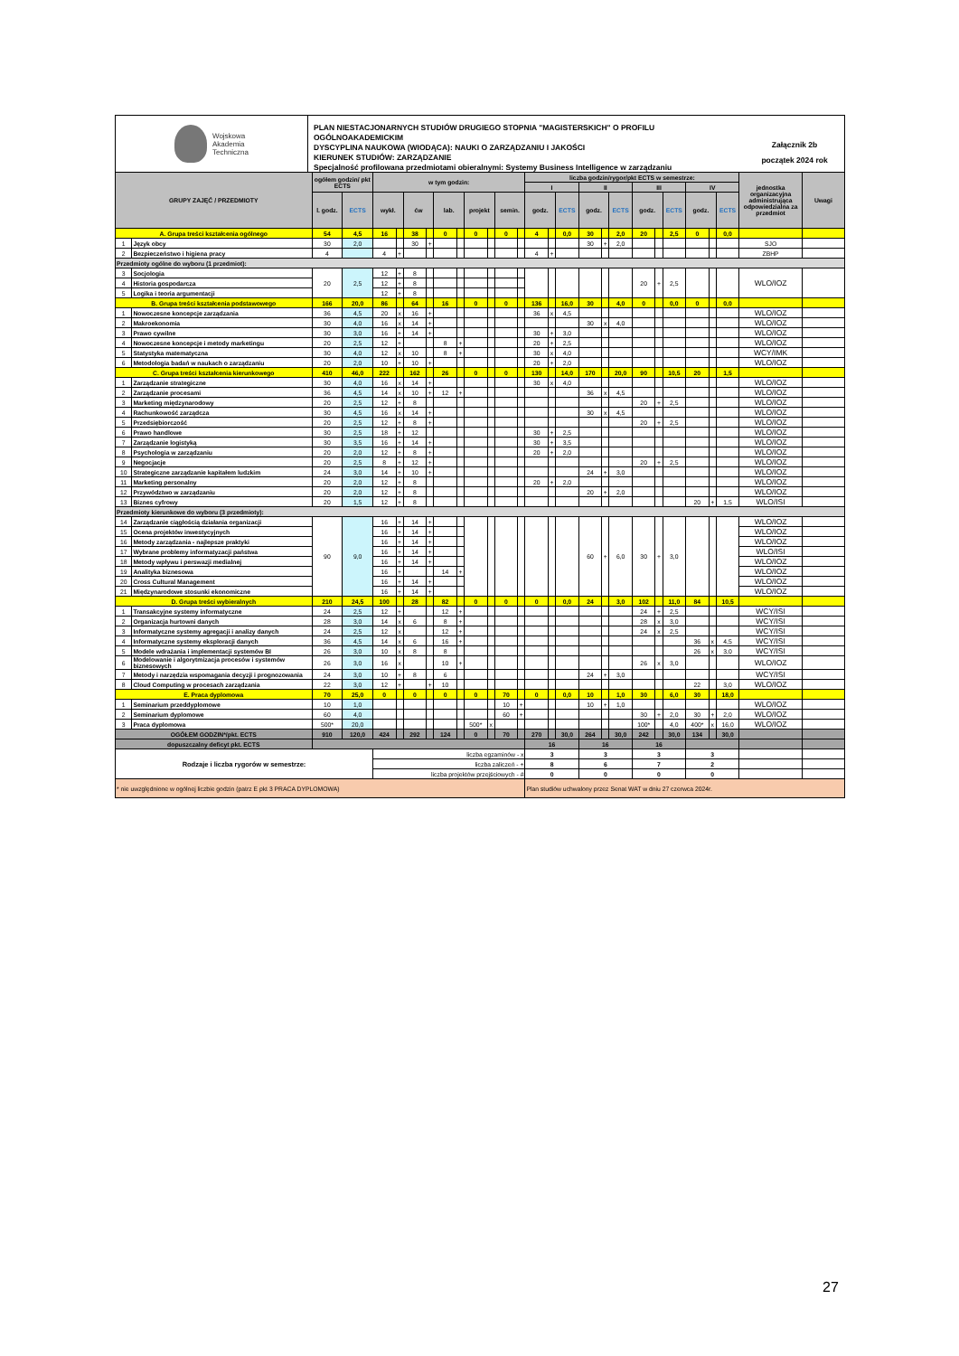Wojskowa
Akademia
Techniczna
PLAN NIESTACJONARNYCH STUDIÓW DRUGIEGO STOPNIA "MAGISTERSKICH" O PROFILU OGÓLNOAKADEMICKIM
DYSCYPLINA NAUKOWA (WIODĄCA): NAUKI O ZARZĄDZANIU I JAKOŚCI
KIERUNEK STUDIÓW: ZARZĄDZANIE
Specjalność profilowana przedmiotami obieralnymi: Systemy Business Intelligence w zarządzaniu
Załącznik 2b
początek 2024 rok
| GRUPY ZAJĘĆ / PRZEDMIOTY | | ogółem godzin/ pkt ECTS | | w tym godzin: | | | | | | | | | | liczba godzin/rygor/pkt ECTS w semestrze: | | | | | | | | | | | | jednostka organizacyjna administrująca odpowiedzialna za przedmiot | Uwagi |
| --- | --- | --- | --- | --- | --- | --- | --- | --- | --- | --- | --- | --- | --- | --- | --- | --- | --- | --- | --- | --- | --- | --- | --- | --- | --- | --- | --- |
| | | | | | | | | | | | | | | I | | | II | | | III | | | IV | | | | |
| | | l. godz. | ECTS | wykł. | | ćw | | lab. | | projekt | | semin. | | godz. | | ECTS | godz. | | ECTS | godz. | | ECTS | godz. | | ECTS | | |
| A. Grupa treści kształcenia ogólnego | | 54 | 4,5 | 16 | | 38 | | 0 | | 0 | | 0 | | 4 | | 0,0 | 30 | | 2,0 | 20 | | 2,5 | 0 | | 0,0 | | |
| 1 | Język obcy | 30 | 2,0 | | | 30 | + | | | | | | | | | | 30 | + | 2,0 | | | | | | | SJO | |
| 2 | Bezpieczeństwo i higiena pracy | 4 | | 4 | + | | | | | | | | | 4 | + | | | | | | | | | | | ZBHP | |
| Przedmioty ogólne do wyboru (1 przedmiot): | | | | | | | | | | | | | | | | | | | | | | | | | | | |
| 3 | Socjologia | 20 | 2,5 | 12 | + | 8 | | | | | | | | | | | | | | 20 | + | 2,5 | | | | WLO/IOZ | |
| 4 | Historia gospodarcza | | | 12 | + | 8 | | | | | | | | | | | | | | | | | | | | | |
| 5 | Logika i teoria argumentacji | | | 12 | + | 8 | | | | | | | | | | | | | | | | | | | | | |
| B. Grupa treści kształcenia podstawowego | | 166 | 20,0 | 86 | | 64 | | 16 | | 0 | | 0 | | 136 | | 16,0 | 30 | | 4,0 | 0 | | 0,0 | 0 | | 0,0 | | |
| 1 | Nowoczesne koncepcje zarządzania | 36 | 4,5 | 20 | x | 16 | + | | | | | | | 36 | x | 4,5 | | | | | | | | | | WLO/IOZ | |
| 2 | Makroekonomia | 30 | 4,0 | 16 | x | 14 | + | | | | | | | | | | 30 | x | 4,0 | | | | | | | WLO/IOZ | |
| 3 | Prawo cywilne | 30 | 3,0 | 16 | + | 14 | + | | | | | | | 30 | + | 3,0 | | | | | | | | | | WLO/IOZ | |
| 4 | Nowoczesne koncepcje i metody marketingu | 20 | 2,5 | 12 | + | | | 8 | + | | | | | 20 | + | 2,5 | | | | | | | | | | WLO/IOZ | |
| 5 | Statystyka matematyczna | 30 | 4,0 | 12 | x | 10 | | 8 | + | | | | | 30 | x | 4,0 | | | | | | | | | | WCY/IMK | |
| 6 | Metodologia badań w naukach o zarządzaniu | 20 | 2,0 | 10 | + | 10 | + | | | | | | | 20 | + | 2,0 | | | | | | | | | | WLO/IOZ | |
| C. Grupa treści kształcenia kierunkowego | | 410 | 46,0 | 222 | | 162 | | 26 | | 0 | | 0 | | 130 | | 14,0 | 170 | | 20,0 | 90 | | 10,5 | 20 | | 1,5 | | |
| 1 | Zarządzanie strategiczne | 30 | 4,0 | 16 | x | 14 | + | | | | | | | 30 | x | 4,0 | | | | | | | | | | WLO/IOZ | |
| 2 | Zarządzanie procesami | 36 | 4,5 | 14 | x | 10 | + | 12 | + | | | | | | | | 36 | x | 4,5 | | | | | | | WLO/IOZ | |
| 3 | Marketing międzynarodowy | 20 | 2,5 | 12 | + | 8 | | | | | | | | | | | | | | 20 | + | 2,5 | | | | WLO/IOZ | |
| 4 | Rachunkowość zarządcza | 30 | 4,5 | 16 | x | 14 | + | | | | | | | | | | 30 | x | 4,5 | | | | | | | WLO/IOZ | |
| 5 | Przedsiębiorczość | 20 | 2,5 | 12 | + | 8 | + | | | | | | | | | | | | | 20 | + | 2,5 | | | | WLO/IOZ | |
| 6 | Prawo handlowe | 30 | 2,5 | 18 | + | 12 | | | | | | | | 30 | + | 2,5 | | | | | | | | | | WLO/IOZ | |
| 7 | Zarządzanie logistyką | 30 | 3,5 | 16 | + | 14 | + | | | | | | | 30 | + | 3,5 | | | | | | | | | | WLO/IOZ | |
| 8 | Psychologia w zarządzaniu | 20 | 2,0 | 12 | + | 8 | + | | | | | | | 20 | + | 2,0 | | | | | | | | | | WLO/IOZ | |
| 9 | Negocjacje | 20 | 2,5 | 8 | + | 12 | + | | | | | | | | | | | | | 20 | + | 2,5 | | | | WLO/IOZ | |
| 10 | Strategiczne zarządzanie kapitałem ludzkim | 24 | 3,0 | 14 | + | 10 | + | | | | | | | | | | 24 | + | 3,0 | | | | | | | WLO/IOZ | |
| 11 | Marketing personalny | 20 | 2,0 | 12 | + | 8 | | | | | | | | 20 | + | 2,0 | | | | | | | | | | WLO/IOZ | |
| 12 | Przywództwo w zarządzaniu | 20 | 2,0 | 12 | + | 8 | | | | | | | | | | | 20 | + | 2,0 | | | | | | | WLO/IOZ | |
| 13 | Biznes cyfrowy | 20 | 1,5 | 12 | + | 8 | | | | | | | | | | | | | | | | | 20 | + | 1,5 | WLO/ISI | |
| Przedmioty kierunkowe do wyboru (3 przedmioty): | | | | | | | | | | | | | | | | | | | | | | | | | | | |
| 14 | Zarządzanie ciągłością działania organizacji | 90 | 9,0 | 16 | + | 14 | + | | | | | | | | | | 60 | + | 6,0 | 30 | + | 3,0 | | | | WLO/IOZ | |
| 15 | Ocena projektów inwestycyjnych | | | 16 | + | 14 | + | | | | | | | | | | | | | | | | | | | WLO/IOZ | |
| 16 | Metody zarządzania - najlepsze praktyki | | | 16 | + | 14 | + | | | | | | | | | | | | | | | | | | | WLO/IOZ | |
| 17 | Wybrane problemy informatyzacji państwa | | | 16 | + | 14 | + | | | | | | | | | | | | | | | | | | | WLO/ISI | |
| 18 | Metody wpływu i perswazji medialnej | | | 16 | + | 14 | + | | | | | | | | | | | | | | | | | | | WLO/IOZ | |
| 19 | Analityka biznesowa | | | 16 | + | | | 14 | + | | | | | | | | | | | | | | | | | WLO/IOZ | |
| 20 | Cross Cultural Management | | | 16 | + | 14 | + | | | | | | | | | | | | | | | | | | | WLO/IOZ | |
| 21 | Międzynarodowe stosunki ekonomiczne | | | 16 | + | 14 | + | | | | | | | | | | | | | | | | | | | WLO/IOZ | |
| D. Grupa treści wybieralnych | | 210 | 24,5 | 100 | | 28 | | 82 | | 0 | | 0 | | 0 | | 0,0 | 24 | | 3,0 | 102 | | 11,0 | 84 | | 10,5 | | |
| 1 | Transakcyjne systemy informatyczne | 24 | 2,5 | 12 | + | | | 12 | + | | | | | | | | | | | 24 | + | 2,5 | | | | WCY/ISI | |
| 2 | Organizacja hurtowni danych | 28 | 3,0 | 14 | x | 6 | | 8 | + | | | | | | | | | | | 28 | x | 3,0 | | | | WCY/ISI | |
| 3 | Informatyczne systemy agregacji i analizy danych | 24 | 2,5 | 12 | x | | | 12 | + | | | | | | | | | | | 24 | x | 2,5 | | | | WCY/ISI | |
| 4 | Informatyczne systemy eksploracji danych | 36 | 4,5 | 14 | x | 6 | | 16 | + | | | | | | | | | | | | | | 36 | x | 4,5 | WCY/ISI | |
| 5 | Modele wdrażania i implementacji systemów BI | 26 | 3,0 | 10 | x | 8 | | 8 | | | | | | | | | | | | | | | 26 | x | 3,0 | WCY/ISI | |
| 6 | Modelowanie i algorytmizacja procesów i systemów biznesowych | 26 | 3,0 | 16 | x | | | 10 | + | | | | | | | | | | | 26 | x | 3,0 | | | | WLO/IOZ | |
| 7 | Metody i narzędzia wspomagania decyzji i prognozowania | 24 | 3,0 | 10 | + | 8 | | 6 | | | | | | | | | 24 | + | 3,0 | | | | | | | WCY/ISI | |
| 8 | Cloud Computing w procesach zarządzania | 22 | 3,0 | 12 | + | | + | 10 | | | | | | | | | | | | | | | 22 | | 3,0 | WLO/IOZ | |
| E. Praca dyplomowa | | 70 | 25,0 | 0 | | 0 | | 0 | | 0 | | 70 | | 0 | | 0,0 | 10 | | 1,0 | 30 | | 6,0 | 30 | | 18,0 | | |
| 1 | Seminarium przeddyplomowe | 10 | 1,0 | | | | | | | | | 10 | + | | | | 10 | + | 1,0 | | | | | | | WLO/IOZ | |
| 2 | Seminarium dyplomowe | 60 | 4,0 | | | | | | | | | 60 | + | | | | | | | 30 | + | 2,0 | 30 | + | 2,0 | WLO/IOZ | |
| 3 | Praca dyplomowa | 500* | 20,0 | | | | | | | 500* | x | | | | | | | | | 100* | | 4,0 | 400* | x | 16,0 | WLO/IOZ | |
| OGÓŁEM GODZIN*/pkt. ECTS | | 910 | 120,0 | 424 | | 292 | | 124 | | 0 | | 70 | | 270 | | 30,0 | 264 | | 30,0 | 242 | | 30,0 | 134 | | 30,0 | | |
| dopuszczalny deficyt pkt. ECTS | | | | | | | | | | | | | | 16 | | | 16 | | | 16 | | | | | | | |
| Rodzaje i liczba rygorów w semestrze: | | | | liczba egzaminów - x | | | | | | | | | | 3 | | | 3 | | | 3 | | | 3 | | | | |
| | | | | liczba zaliczeń - + | | | | | | | | | | 8 | | | 6 | | | 7 | | | 2 | | | | |
| | | | | liczba projektów przejściowych - # | | | | | | | | | | 0 | | | 0 | | | 0 | | | 0 | | | | |
| * nie uwzględnione w ogólnej liczbie godzin (patrz E pkt 3 PRACA DYPLOMOWA) | | | | | | | | | | | | | | Plan studiów uchwalony przez Senat WAT w dniu 27 czerwca 2024r. | | | | | | | | | | | | | |
27